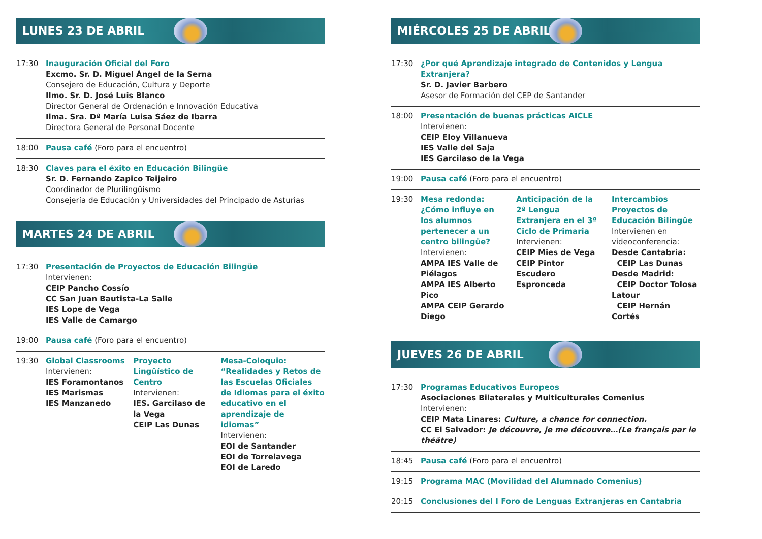LUNES 23 DE ABRIL
17:30 Inauguración Oficial del Foro
Excmo. Sr. D. Miguel Ángel de la Serna
Consejero de Educación, Cultura y Deporte
Ilmo. Sr. D. José Luis Blanco
Director General de Ordenación e Innovación Educativa
Ilma. Sra. Dª María Luisa Sáez de Ibarra
Directora General de Personal Docente
18:00 Pausa café (Foro para el encuentro)
18:30 Claves para el éxito en Educación Bilingüe
Sr. D. Fernando Zapico Teijeiro
Coordinador de Plurilingüismo
Consejería de Educación y Universidades del Principado de Asturias
MARTES 24 DE ABRIL
17:30 Presentación de Proyectos de Educación Bilingüe
Intervienen:
CEIP Pancho Cossío
CC San Juan Bautista-La Salle
IES Lope de Vega
IES Valle de Camargo
19:00 Pausa café (Foro para el encuentro)
19:30 Global Classrooms
Intervienen:
IES Foramontanos
IES Marismas
IES Manzanedo
Proyecto Lingüístico de Centro
Intervienen:
IES. Garcilaso de la Vega
CEIP Las Dunas
Mesa-Coloquio: “Realidades y Retos de las Escuelas Oficiales de Idiomas para el éxito educativo en el aprendizaje de idiomas”
Intervienen:
EOI de Santander
EOI de Torrelavega
EOI de Laredo
MIÉRCOLES 25 DE ABRIL
17:30 ¿Por qué Aprendizaje integrado de Contenidos y Lengua Extranjera?
Sr. D. Javier Barbero
Asesor de Formación del CEP de Santander
18:00 Presentación de buenas prácticas AICLE
Intervienen:
CEIP Eloy Villanueva
IES Valle del Saja
IES Garcilaso de la Vega
19:00 Pausa café (Foro para el encuentro)
19:30 Mesa redonda: ¿Cómo influye en los alumnos pertenecer a un centro bilingüe?
Intervienen:
AMPA IES Valle de Piélagos
AMPA IES Alberto Pico
AMPA CEIP Gerardo Diego
Anticipación de la 2ª Lengua Extranjera en el 3º Ciclo de Primaria
Intervienen:
CEIP Mies de Vega
CEIP Pintor Escudero
Espronceda
Intercambios Proyectos de Educación Bilingüe
Intervienen en videoconferencia:
Desde Cantabria:
CEIP Las Dunas
Desde Madrid:
CEIP Doctor Tolosa Latour
CEIP Hernán Cortés
JUEVES 26 DE ABRIL
17:30 Programas Educativos Europeos
Asociaciones Bilaterales y Multiculturales Comenius
Intervienen:
CEIP Mata Linares: Culture, a chance for connection.
CC El Salvador: Je découvre, je me découvre…(Le français par le théâtre)
18:45 Pausa café (Foro para el encuentro)
19:15 Programa MAC (Movilidad del Alumnado Comenius)
20:15 Conclusiones del I Foro de Lenguas Extranjeras en Cantabria